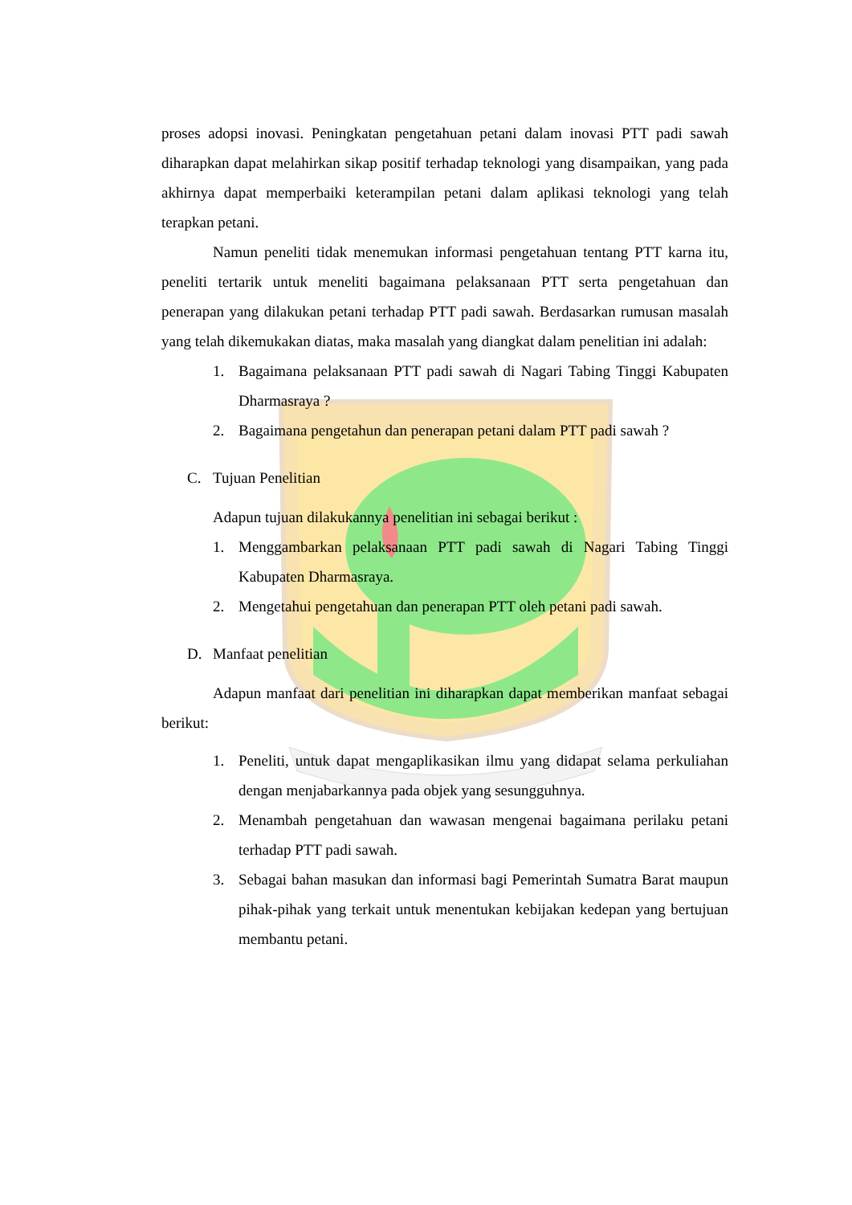proses adopsi inovasi. Peningkatan pengetahuan petani dalam inovasi PTT padi sawah diharapkan dapat melahirkan sikap positif terhadap teknologi yang disampaikan, yang pada akhirnya dapat memperbaiki keterampilan petani dalam aplikasi teknologi yang telah terapkan petani.
Namun peneliti tidak menemukan informasi pengetahuan tentang PTT karna itu, peneliti tertarik untuk meneliti bagaimana pelaksanaan PTT serta pengetahuan dan penerapan yang dilakukan petani terhadap PTT padi sawah. Berdasarkan rumusan masalah yang telah dikemukakan diatas, maka masalah yang diangkat dalam penelitian ini adalah:
1. Bagaimana pelaksanaan PTT padi sawah di Nagari Tabing Tinggi Kabupaten Dharmasraya ?
2. Bagaimana pengetahun dan penerapan petani dalam PTT padi sawah ?
C. Tujuan Penelitian
Adapun tujuan dilakukannya penelitian ini sebagai berikut :
1. Menggambarkan pelaksanaan PTT padi sawah di Nagari Tabing Tinggi Kabupaten Dharmasraya.
2. Mengetahui pengetahuan dan penerapan PTT oleh petani padi sawah.
D. Manfaat penelitian
Adapun manfaat dari penelitian ini diharapkan dapat memberikan manfaat sebagai berikut:
1. Peneliti, untuk dapat mengaplikasikan ilmu yang didapat selama perkuliahan dengan menjabarkannya pada objek yang sesungguhnya.
2. Menambah pengetahuan dan wawasan mengenai bagaimana perilaku petani terhadap PTT padi sawah.
3. Sebagai bahan masukan dan informasi bagi Pemerintah Sumatra Barat maupun pihak-pihak yang terkait untuk menentukan kebijakan kedepan yang bertujuan membantu petani.